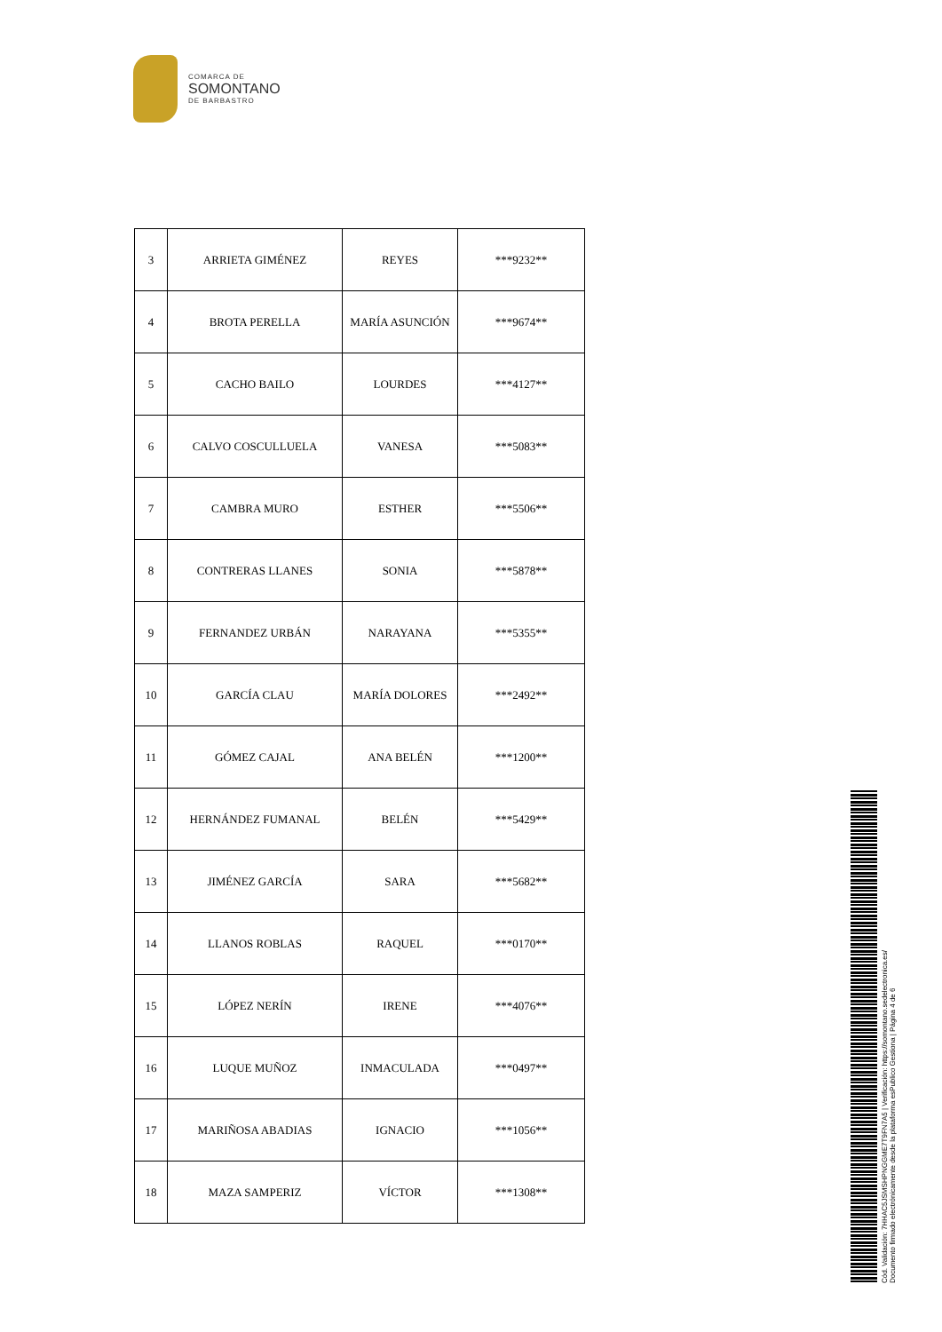COMARCA DE
SOMONTANO
DE BARBASTRO
| 3 | ARRIETA GIMÉNEZ | REYES | ***9232** |
| 4 | BROTA PERELLA | MARÍA ASUNCIÓN | ***9674** |
| 5 | CACHO BAILO | LOURDES | ***4127** |
| 6 | CALVO COSCULLUELA | VANESA | ***5083** |
| 7 | CAMBRA MURO | ESTHER | ***5506** |
| 8 | CONTRERAS LLANES | SONIA | ***5878** |
| 9 | FERNANDEZ URBÁN | NARAYANA | ***5355** |
| 10 | GARCÍA CLAU | MARÍA DOLORES | ***2492** |
| 11 | GÓMEZ CAJAL | ANA BELÉN | ***1200** |
| 12 | HERNÁNDEZ FUMANAL | BELÉN | ***5429** |
| 13 | JIMÉNEZ GARCÍA | SARA | ***5682** |
| 14 | LLANOS ROBLAS | RAQUEL | ***0170** |
| 15 | LÓPEZ NERÍN | IRENE | ***4076** |
| 16 | LUQUE MUÑOZ | INMACULADA | ***0497** |
| 17 | MARIÑOSA ABADIAS | IGNACIO | ***1056** |
| 18 | MAZA SAMPERIZ | VÍCTOR | ***1308** |
Cód. Validación: 7HHAC5JSMSHPNGGME7T9FN7A5 | Verificación: https://somontano.sedelectronica.es/
Documento firmado electrónicamente desde la plataforma esPublico Gestiona | Página 4 de 6